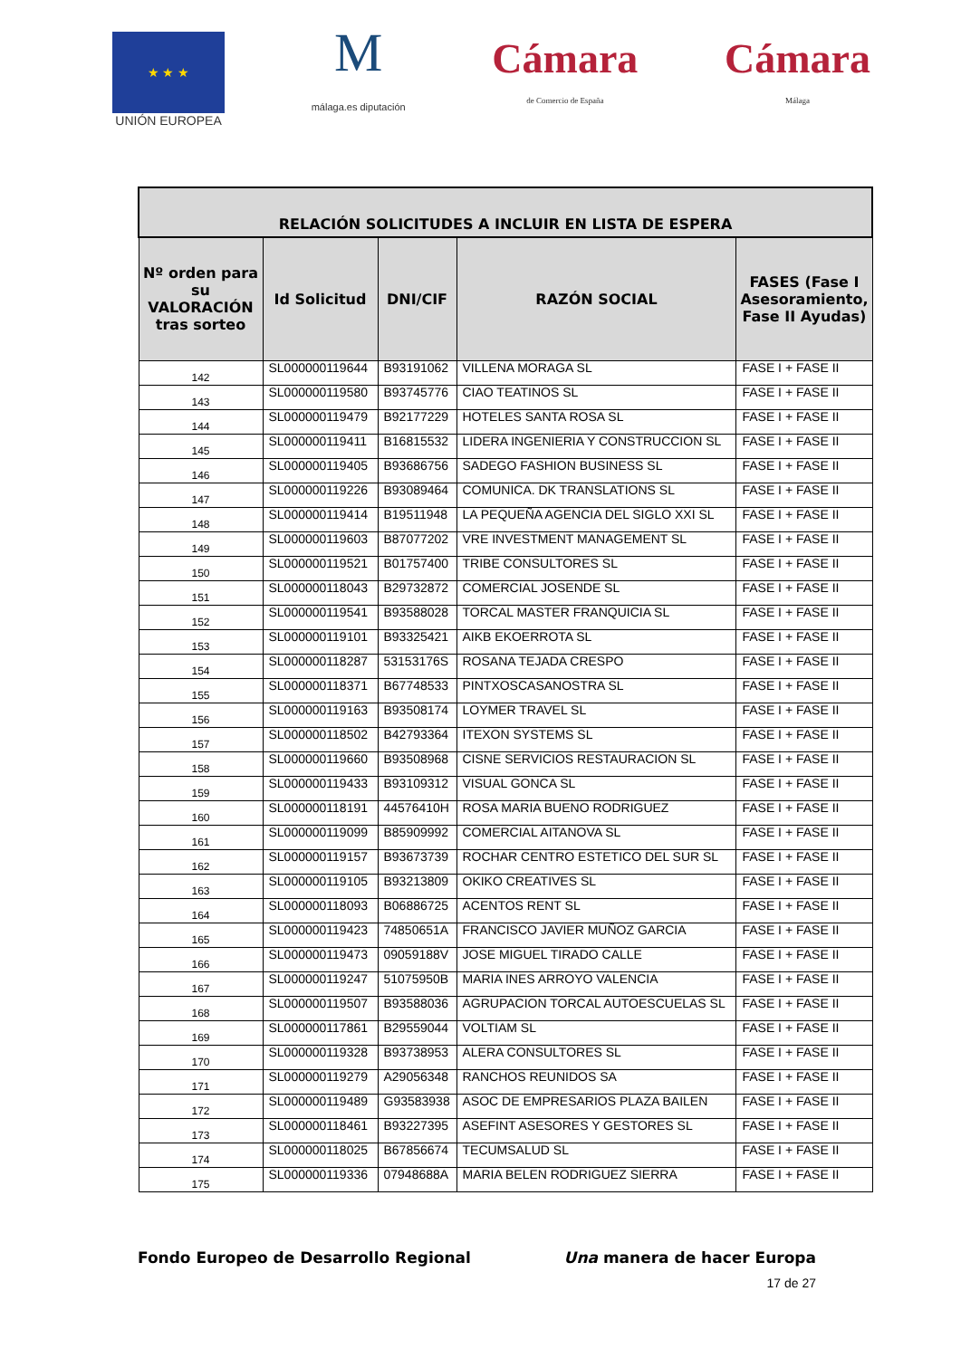★ ★ ★
UNIÓN EUROPEA
M
málaga.es diputación
Cámara
de Comercio de España
Cámara
Málaga
| RELACIÓN SOLICITUDES A INCLUIR EN LISTA DE ESPERA | | | | |
| --- | --- | --- | --- | --- |
| Nº orden para su VALORACIÓN tras sorteo | Id Solicitud | DNI/CIF | RAZÓN SOCIAL | FASES (Fase I Asesoramiento, Fase II Ayudas) |
| 142 | SL000000119644 | B93191062 | VILLENA MORAGA SL | FASE I + FASE II |
| 143 | SL000000119580 | B93745776 | CIAO TEATINOS SL | FASE I + FASE II |
| 144 | SL000000119479 | B92177229 | HOTELES SANTA ROSA SL | FASE I + FASE II |
| 145 | SL000000119411 | B16815532 | LIDERA INGENIERIA Y CONSTRUCCION SL | FASE I + FASE II |
| 146 | SL000000119405 | B93686756 | SADEGO FASHION BUSINESS SL | FASE I + FASE II |
| 147 | SL000000119226 | B93089464 | COMUNICA. DK TRANSLATIONS SL | FASE I + FASE II |
| 148 | SL000000119414 | B19511948 | LA PEQUEÑA AGENCIA DEL SIGLO XXI SL | FASE I + FASE II |
| 149 | SL000000119603 | B87077202 | VRE INVESTMENT MANAGEMENT SL | FASE I + FASE II |
| 150 | SL000000119521 | B01757400 | TRIBE CONSULTORES SL | FASE I + FASE II |
| 151 | SL000000118043 | B29732872 | COMERCIAL JOSENDE SL | FASE I + FASE II |
| 152 | SL000000119541 | B93588028 | TORCAL MASTER FRANQUICIA SL | FASE I + FASE II |
| 153 | SL000000119101 | B93325421 | AIKB EKOERROTA SL | FASE I + FASE II |
| 154 | SL000000118287 | 53153176S | ROSANA TEJADA CRESPO | FASE I + FASE II |
| 155 | SL000000118371 | B67748533 | PINTXOSCASANOSTRA SL | FASE I + FASE II |
| 156 | SL000000119163 | B93508174 | LOYMER TRAVEL SL | FASE I + FASE II |
| 157 | SL000000118502 | B42793364 | ITEXON SYSTEMS SL | FASE I + FASE II |
| 158 | SL000000119660 | B93508968 | CISNE SERVICIOS RESTAURACION SL | FASE I + FASE II |
| 159 | SL000000119433 | B93109312 | VISUAL GONCA SL | FASE I + FASE II |
| 160 | SL000000118191 | 44576410H | ROSA MARIA BUENO RODRIGUEZ | FASE I + FASE II |
| 161 | SL000000119099 | B85909992 | COMERCIAL AITANOVA SL | FASE I + FASE II |
| 162 | SL000000119157 | B93673739 | ROCHAR CENTRO ESTETICO DEL SUR SL | FASE I + FASE II |
| 163 | SL000000119105 | B93213809 | OKIKO CREATIVES SL | FASE I + FASE II |
| 164 | SL000000118093 | B06886725 | ACENTOS RENT SL | FASE I + FASE II |
| 165 | SL000000119423 | 74850651A | FRANCISCO JAVIER MUÑOZ GARCIA | FASE I + FASE II |
| 166 | SL000000119473 | 09059188V | JOSE MIGUEL TIRADO CALLE | FASE I + FASE II |
| 167 | SL000000119247 | 51075950B | MARIA INES ARROYO VALENCIA | FASE I + FASE II |
| 168 | SL000000119507 | B93588036 | AGRUPACION TORCAL AUTOESCUELAS SL | FASE I + FASE II |
| 169 | SL000000117861 | B29559044 | VOLTIAM SL | FASE I + FASE II |
| 170 | SL000000119328 | B93738953 | ALERA CONSULTORES SL | FASE I + FASE II |
| 171 | SL000000119279 | A29056348 | RANCHOS REUNIDOS SA | FASE I + FASE II |
| 172 | SL000000119489 | G93583938 | ASOC DE EMPRESARIOS PLAZA BAILEN | FASE I + FASE II |
| 173 | SL000000118461 | B93227395 | ASEFINT ASESORES Y GESTORES SL | FASE I + FASE II |
| 174 | SL000000118025 | B67856674 | TECUMSALUD SL | FASE I + FASE II |
| 175 | SL000000119336 | 07948688A | MARIA BELEN RODRIGUEZ SIERRA | FASE I + FASE II |
Fondo Europeo de Desarrollo Regional Una manera de hacer Europa
17 de 27